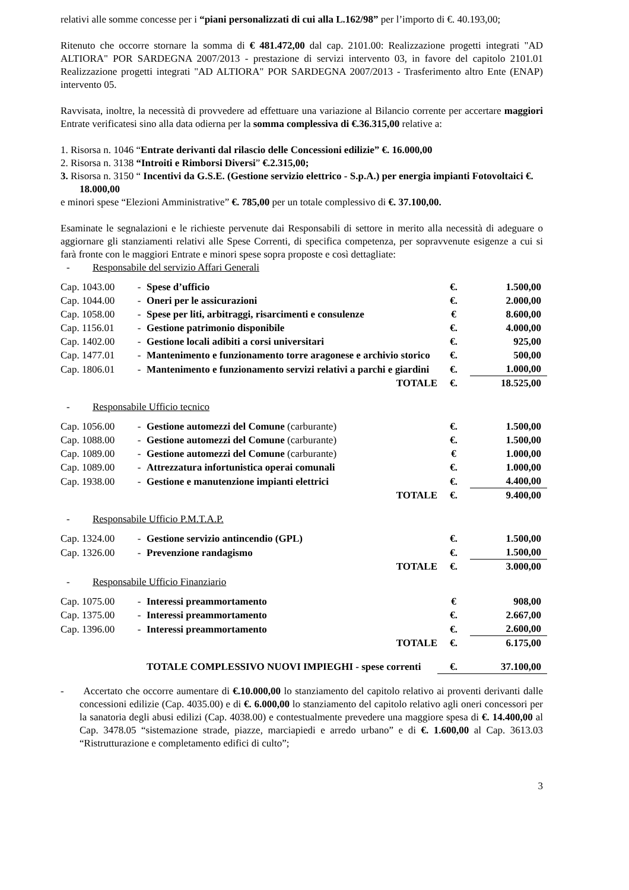relativi alle somme concesse per i “piani personalizzati di cui alla L.162/98” per l’importo di €. 40.193,00;
Ritenuto che occorre stornare la somma di € 481.472,00 dal cap. 2101.00: Realizzazione progetti integrati "AD ALTIORA" POR SARDEGNA 2007/2013 - prestazione di servizi intervento 03, in favore del capitolo 2101.01 Realizzazione progetti integrati "AD ALTIORA" POR SARDEGNA 2007/2013 - Trasferimento altro Ente (ENAP) intervento 05.
Ravvisata, inoltre, la necessità di provvedere ad effettuare una variazione al Bilancio corrente per accertare maggiori Entrate verificatesi sino alla data odierna per la somma complessiva di €.36.315,00 relative a:
1. Risorsa n. 1046 “Entrate derivanti dal rilascio delle Concessioni edilizie” €. 16.000,00
2. Risorsa n. 3138 “Introiti e Rimborsi Diversi” €.2.315,00;
3. Risorsa n. 3150 “ Incentivi da G.S.E. (Gestione servizio elettrico - S.p.A.) per energia impianti Fotovoltaici €. 18.000,00
e minori spese “Elezioni Amministrative” €. 785,00 per un totale complessivo di €. 37.100,00.
Esaminate le segnalazioni e le richieste pervenute dai Responsabili di settore in merito alla necessità di adeguare o aggiornare gli stanziamenti relativi alle Spese Correnti, di specifica competenza, per sopravvenute esigenze a cui si farà fronte con le maggiori Entrate e minori spese sopra proposte e così dettagliate:
- Responsabile del servizio Affari Generali
| Cap. 1043.00 | - | Spese d’ufficio | €. | 1.500,00 |
| Cap. 1044.00 | - | Oneri per le assicurazioni | €. | 2.000,00 |
| Cap. 1058.00 | - | Spese per liti, arbitraggi, risarcimenti e consulenze | € | 8.600,00 |
| Cap. 1156.01 | - | Gestione patrimonio disponibile | €. | 4.000,00 |
| Cap. 1402.00 | - | Gestione locali adibiti a corsi universitari | €. | 925,00 |
| Cap. 1477.01 | - | Mantenimento e funzionamento torre aragonese e archivio storico | €. | 500,00 |
| Cap. 1806.01 | - | Mantenimento e funzionamento servizi relativi a parchi e giardini | €. | 1.000,00 |
| | | TOTALE | €. | 18.525,00 |
- Responsabile Ufficio tecnico
| Cap. 1056.00 | - | Gestione automezzi del Comune (carburante) | €. | 1.500,00 |
| Cap. 1088.00 | - | Gestione automezzi del Comune (carburante) | €. | 1.500,00 |
| Cap. 1089.00 | - | Gestione automezzi del Comune (carburante) | € | 1.000,00 |
| Cap. 1089.00 | - | Attrezzatura infortunistica operai comunali | €. | 1.000,00 |
| Cap. 1938.00 | - | Gestione e manutenzione impianti elettrici | €. | 4.400,00 |
| | | TOTALE | €. | 9.400,00 |
- Responsabile Ufficio P.M.T.A.P.
| Cap. 1324.00 | - | Gestione servizio antincendio (GPL) | €. | 1.500,00 |
| Cap. 1326.00 | - | Prevenzione randagismo | €. | 1.500,00 |
| | | TOTALE | €. | 3.000,00 |
- Responsabile Ufficio Finanziario
| Cap. 1075.00 | - | Interessi preammortamento | € | 908,00 |
| Cap. 1375.00 | - | Interessi preammortamento | €. | 2.667,00 |
| Cap. 1396.00 | - | Interessi preammortamento | €. | 2.600,00 |
| | | TOTALE | €. | 6.175,00 |
| | | TOTALE COMPLESSIVO NUOVI IMPIEGHI - spese correnti | €. | 37.100,00 |
- Accertato che occorre aumentare di €.10.000,00 lo stanziamento del capitolo relativo ai proventi derivanti dalle concessioni edilizie (Cap. 4035.00) e di €. 6.000,00 lo stanziamento del capitolo relativo agli oneri concessori per la sanatoria degli abusi edilizi (Cap. 4038.00) e contestualmente prevedere una maggiore spesa di €. 14.400,00 al Cap. 3478.05 “sistemazione strade, piazze, marciapiedi e arredo urbano” e di €. 1.600,00 al Cap. 3613.03 “Ristrutturazione e completamento edifici di culto”;
3